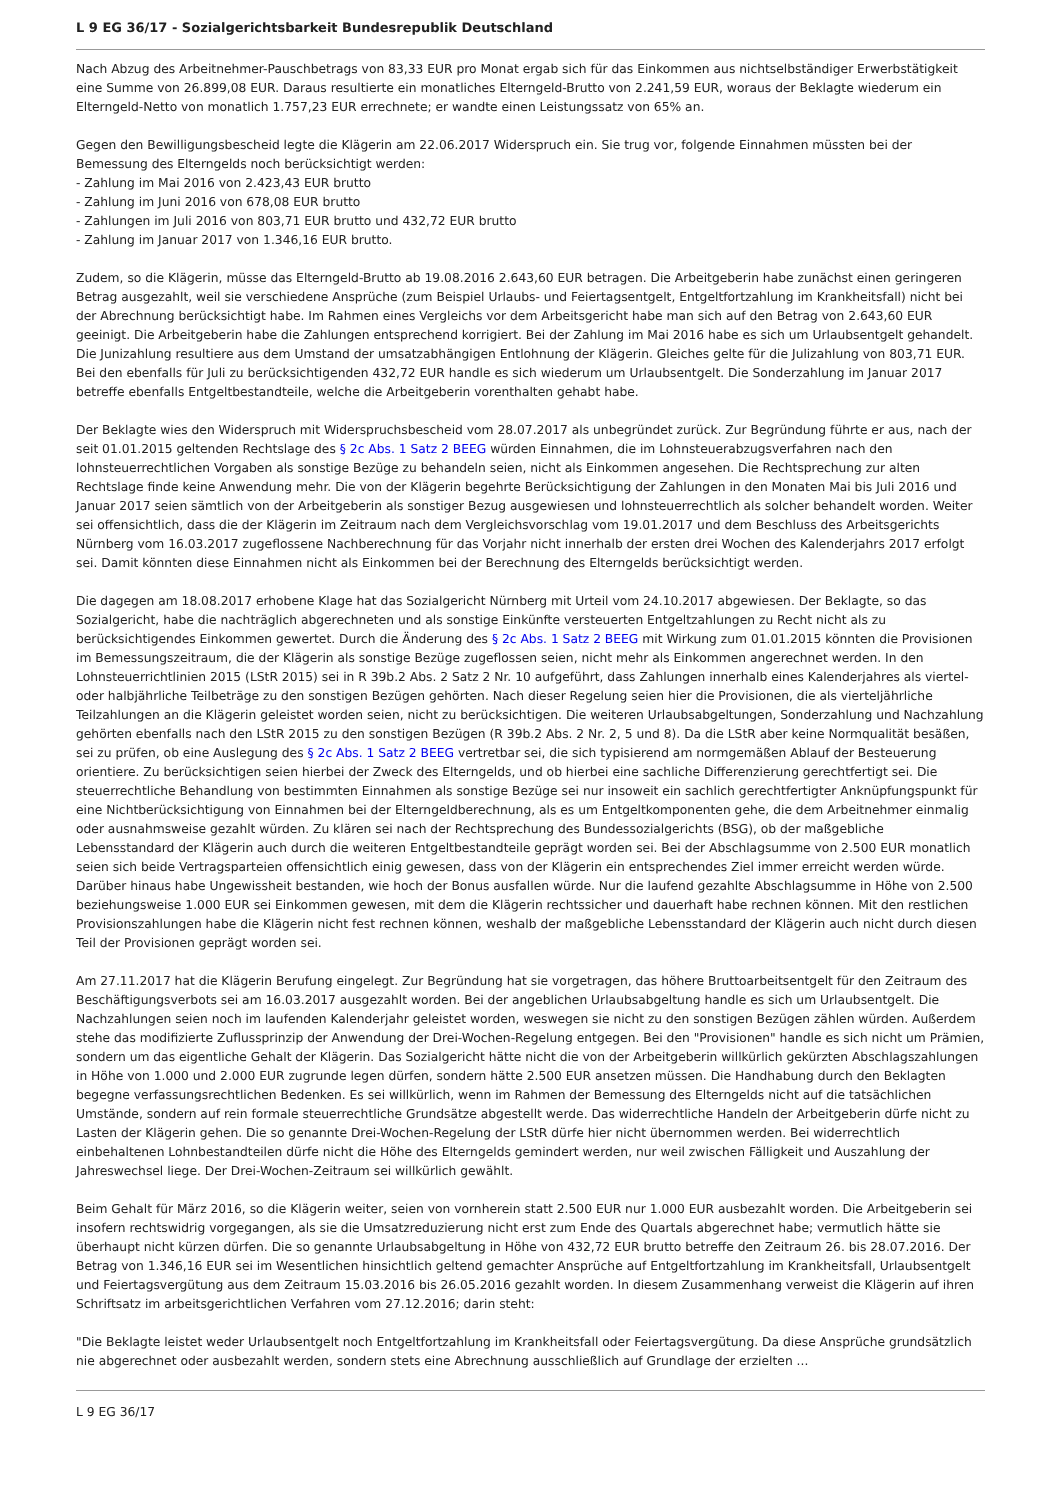L 9 EG 36/17 - Sozialgerichtsbarkeit Bundesrepublik Deutschland
Nach Abzug des Arbeitnehmer-Pauschbetrags von 83,33 EUR pro Monat ergab sich für das Einkommen aus nichtselbständiger Erwerbstätigkeit eine Summe von 26.899,08 EUR. Daraus resultierte ein monatliches Elterngeld-Brutto von 2.241,59 EUR, woraus der Beklagte wiederum ein Elterngeld-Netto von monatlich 1.757,23 EUR errechnete; er wandte einen Leistungssatz von 65% an.
Gegen den Bewilligungsbescheid legte die Klägerin am 22.06.2017 Widerspruch ein. Sie trug vor, folgende Einnahmen müssten bei der Bemessung des Elterngelds noch berücksichtigt werden:
- Zahlung im Mai 2016 von 2.423,43 EUR brutto
- Zahlung im Juni 2016 von 678,08 EUR brutto
- Zahlungen im Juli 2016 von 803,71 EUR brutto und 432,72 EUR brutto
- Zahlung im Januar 2017 von 1.346,16 EUR brutto.
Zudem, so die Klägerin, müsse das Elterngeld-Brutto ab 19.08.2016 2.643,60 EUR betragen. Die Arbeitgeberin habe zunächst einen geringeren Betrag ausgezahlt, weil sie verschiedene Ansprüche (zum Beispiel Urlaubs- und Feiertagsentgelt, Entgeltfortzahlung im Krankheitsfall) nicht bei der Abrechnung berücksichtigt habe. Im Rahmen eines Vergleichs vor dem Arbeitsgericht habe man sich auf den Betrag von 2.643,60 EUR geeinigt. Die Arbeitgeberin habe die Zahlungen entsprechend korrigiert. Bei der Zahlung im Mai 2016 habe es sich um Urlaubsentgelt gehandelt. Die Junizahlung resultiere aus dem Umstand der umsatzabhängigen Entlohnung der Klägerin. Gleiches gelte für die Julizahlung von 803,71 EUR. Bei den ebenfalls für Juli zu berücksichtigenden 432,72 EUR handle es sich wiederum um Urlaubsentgelt. Die Sonderzahlung im Januar 2017 betreffe ebenfalls Entgeltbestandteile, welche die Arbeitgeberin vorenthalten gehabt habe.
Der Beklagte wies den Widerspruch mit Widerspruchsbescheid vom 28.07.2017 als unbegründet zurück. Zur Begründung führte er aus, nach der seit 01.01.2015 geltenden Rechtslage des § 2c Abs. 1 Satz 2 BEEG würden Einnahmen, die im Lohnsteuerabzugsverfahren nach den lohnsteuerrechtlichen Vorgaben als sonstige Bezüge zu behandeln seien, nicht als Einkommen angesehen. Die Rechtsprechung zur alten Rechtslage finde keine Anwendung mehr. Die von der Klägerin begehrte Berücksichtigung der Zahlungen in den Monaten Mai bis Juli 2016 und Januar 2017 seien sämtlich von der Arbeitgeberin als sonstiger Bezug ausgewiesen und lohnsteuerrechtlich als solcher behandelt worden. Weiter sei offensichtlich, dass die der Klägerin im Zeitraum nach dem Vergleichsvorschlag vom 19.01.2017 und dem Beschluss des Arbeitsgerichts Nürnberg vom 16.03.2017 zugeflossene Nachberechnung für das Vorjahr nicht innerhalb der ersten drei Wochen des Kalenderjahrs 2017 erfolgt sei. Damit könnten diese Einnahmen nicht als Einkommen bei der Berechnung des Elterngelds berücksichtigt werden.
Die dagegen am 18.08.2017 erhobene Klage hat das Sozialgericht Nürnberg mit Urteil vom 24.10.2017 abgewiesen. Der Beklagte, so das Sozialgericht, habe die nachträglich abgerechneten und als sonstige Einkünfte versteuerten Entgeltzahlungen zu Recht nicht als zu berücksichtigendes Einkommen gewertet. Durch die Änderung des § 2c Abs. 1 Satz 2 BEEG mit Wirkung zum 01.01.2015 könnten die Provisionen im Bemessungszeitraum, die der Klägerin als sonstige Bezüge zugeflossen seien, nicht mehr als Einkommen angerechnet werden. In den Lohnsteuerrichtlinien 2015 (LStR 2015) sei in R 39b.2 Abs. 2 Satz 2 Nr. 10 aufgeführt, dass Zahlungen innerhalb eines Kalenderjahres als viertel- oder halbjährliche Teilbeträge zu den sonstigen Bezügen gehörten. Nach dieser Regelung seien hier die Provisionen, die als vierteljährliche Teilzahlungen an die Klägerin geleistet worden seien, nicht zu berücksichtigen. Die weiteren Urlaubsabgeltungen, Sonderzahlung und Nachzahlung gehörten ebenfalls nach den LStR 2015 zu den sonstigen Bezügen (R 39b.2 Abs. 2 Nr. 2, 5 und 8). Da die LStR aber keine Normqualität besäßen, sei zu prüfen, ob eine Auslegung des § 2c Abs. 1 Satz 2 BEEG vertretbar sei, die sich typisierend am normgemäßen Ablauf der Besteuerung orientiere. Zu berücksichtigen seien hierbei der Zweck des Elterngelds, und ob hierbei eine sachliche Differenzierung gerechtfertigt sei. Die steuerrechtliche Behandlung von bestimmten Einnahmen als sonstige Bezüge sei nur insoweit ein sachlich gerechtfertigter Anknüpfungspunkt für eine Nichtberücksichtigung von Einnahmen bei der Elterngeldberechnung, als es um Entgeltkomponenten gehe, die dem Arbeitnehmer einmalig oder ausnahmsweise gezahlt würden. Zu klären sei nach der Rechtsprechung des Bundessozialgerichts (BSG), ob der maßgebliche Lebensstandard der Klägerin auch durch die weiteren Entgeltbestandteile geprägt worden sei. Bei der Abschlagsumme von 2.500 EUR monatlich seien sich beide Vertragsparteien offensichtlich einig gewesen, dass von der Klägerin ein entsprechendes Ziel immer erreicht werden würde. Darüber hinaus habe Ungewissheit bestanden, wie hoch der Bonus ausfallen würde. Nur die laufend gezahlte Abschlagsumme in Höhe von 2.500 beziehungsweise 1.000 EUR sei Einkommen gewesen, mit dem die Klägerin rechtssicher und dauerhaft habe rechnen können. Mit den restlichen Provisionszahlungen habe die Klägerin nicht fest rechnen können, weshalb der maßgebliche Lebensstandard der Klägerin auch nicht durch diesen Teil der Provisionen geprägt worden sei.
Am 27.11.2017 hat die Klägerin Berufung eingelegt. Zur Begründung hat sie vorgetragen, das höhere Bruttoarbeitsentgelt für den Zeitraum des Beschäftigungsverbots sei am 16.03.2017 ausgezahlt worden. Bei der angeblichen Urlaubsabgeltung handle es sich um Urlaubsentgelt. Die Nachzahlungen seien noch im laufenden Kalenderjahr geleistet worden, weswegen sie nicht zu den sonstigen Bezügen zählen würden. Außerdem stehe das modifizierte Zuflussprinzip der Anwendung der Drei-Wochen-Regelung entgegen. Bei den "Provisionen" handle es sich nicht um Prämien, sondern um das eigentliche Gehalt der Klägerin. Das Sozialgericht hätte nicht die von der Arbeitgeberin willkürlich gekürzten Abschlagszahlungen in Höhe von 1.000 und 2.000 EUR zugrunde legen dürfen, sondern hätte 2.500 EUR ansetzen müssen. Die Handhabung durch den Beklagten begegne verfassungsrechtlichen Bedenken. Es sei willkürlich, wenn im Rahmen der Bemessung des Elterngelds nicht auf die tatsächlichen Umstände, sondern auf rein formale steuerrechtliche Grundsätze abgestellt werde. Das widerrechtliche Handeln der Arbeitgeberin dürfe nicht zu Lasten der Klägerin gehen. Die so genannte Drei-Wochen-Regelung der LStR dürfe hier nicht übernommen werden. Bei widerrechtlich einbehaltenen Lohnbestandteilen dürfe nicht die Höhe des Elterngelds gemindert werden, nur weil zwischen Fälligkeit und Auszahlung der Jahreswechsel liege. Der Drei-Wochen-Zeitraum sei willkürlich gewählt.
Beim Gehalt für März 2016, so die Klägerin weiter, seien von vornherein statt 2.500 EUR nur 1.000 EUR ausbezahlt worden. Die Arbeitgeberin sei insofern rechtswidrig vorgegangen, als sie die Umsatzreduzierung nicht erst zum Ende des Quartals abgerechnet habe; vermutlich hätte sie überhaupt nicht kürzen dürfen. Die so genannte Urlaubsabgeltung in Höhe von 432,72 EUR brutto betreffe den Zeitraum 26. bis 28.07.2016. Der Betrag von 1.346,16 EUR sei im Wesentlichen hinsichtlich geltend gemachter Ansprüche auf Entgeltfortzahlung im Krankheitsfall, Urlaubsentgelt und Feiertagsvergütung aus dem Zeitraum 15.03.2016 bis 26.05.2016 gezahlt worden. In diesem Zusammenhang verweist die Klägerin auf ihren Schriftsatz im arbeitsgerichtlichen Verfahren vom 27.12.2016; darin steht:
"Die Beklagte leistet weder Urlaubsentgelt noch Entgeltfortzahlung im Krankheitsfall oder Feiertagsvergütung. Da diese Ansprüche grundsätzlich nie abgerechnet oder ausbezahlt werden, sondern stets eine Abrechnung ausschließlich auf Grundlage der erzielten ...
L 9 EG 36/17